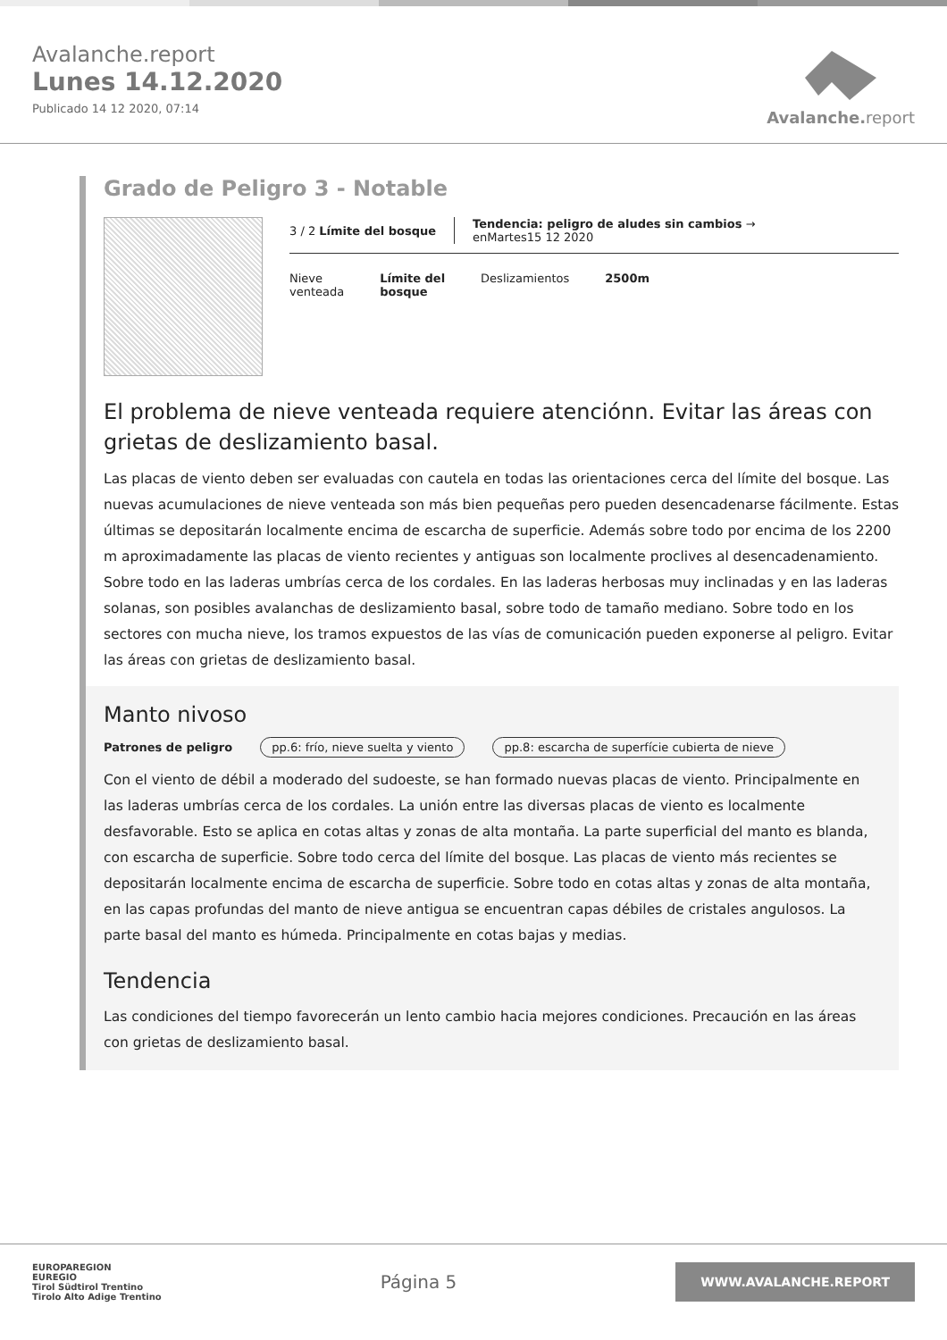Avalanche.report
Lunes 14.12.2020
Publicado 14 12 2020, 07:14
Avalanche.report
Grado de Peligro 3 - Notable
3 / 2 Límite del bosque
Tendencia: peligro de aludes sin cambios →
enMartes15 12 2020
Nieve
venteada
Límite del
bosque
Deslizamientos 2500m
El problema de nieve venteada requiere atenciónn. Evitar las áreas con grietas de deslizamiento basal.
Las placas de viento deben ser evaluadas con cautela en todas las orientaciones cerca del límite del bosque. Las nuevas acumulaciones de nieve venteada son más bien pequeñas pero pueden desencadenarse fácilmente. Estas últimas se depositarán localmente encima de escarcha de superficie. Además sobre todo por encima de los 2200 m aproximadamente las placas de viento recientes y antiguas son localmente proclives al desencadenamiento. Sobre todo en las laderas umbrías cerca de los cordales. En las laderas herbosas muy inclinadas y en las laderas solanas, son posibles avalanchas de deslizamiento basal, sobre todo de tamaño mediano. Sobre todo en los sectores con mucha nieve, los tramos expuestos de las vías de comunicación pueden exponerse al peligro. Evitar las áreas con grietas de deslizamiento basal.
Manto nivoso
Patrones de peligro pp.6: frío, nieve suelta y viento pp.8: escarcha de superfície cubierta de nieve
Con el viento de débil a moderado del sudoeste, se han formado nuevas placas de viento. Principalmente en las laderas umbrías cerca de los cordales. La unión entre las diversas placas de viento es localmente desfavorable. Esto se aplica en cotas altas y zonas de alta montaña. La parte superficial del manto es blanda, con escarcha de superficie. Sobre todo cerca del límite del bosque. Las placas de viento más recientes se depositarán localmente encima de escarcha de superficie. Sobre todo en cotas altas y zonas de alta montaña, en las capas profundas del manto de nieve antigua se encuentran capas débiles de cristales angulosos. La parte basal del manto es húmeda. Principalmente en cotas bajas y medias.
Tendencia
Las condiciones del tiempo favorecerán un lento cambio hacia mejores condiciones. Precaución en las áreas con grietas de deslizamiento basal.
EUROPAREGION
EUREGIO
Tirol Südtirol Trentino
Tirolo Alto Adige Trentino
Página 5
WWW.AVALANCHE.REPORT